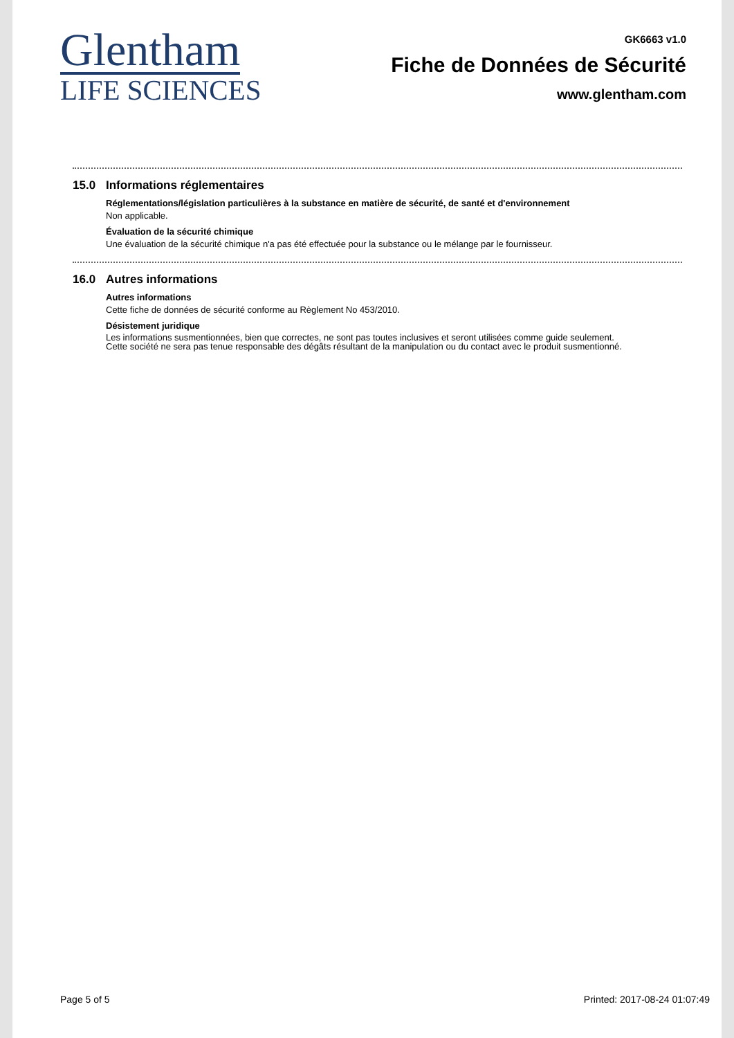Glentham
LIFE SCIENCES
GK6663 v1.0
Fiche de Données de Sécurité
www.glentham.com
15.0 Informations réglementaires
Réglementations/législation particulières à la substance en matière de sécurité, de santé et d'environnement
Non applicable.
Évaluation de la sécurité chimique
Une évaluation de la sécurité chimique n'a pas été effectuée pour la substance ou le mélange par le fournisseur.
16.0 Autres informations
Autres informations
Cette fiche de données de sécurité conforme au Règlement No 453/2010.
Désistement juridique
Les informations susmentionnées, bien que correctes, ne sont pas toutes inclusives et seront utilisées comme guide seulement.
Cette société ne sera pas tenue responsable des dégâts résultant de la manipulation ou du contact avec le produit susmentionné.
Page 5 of 5 Printed: 2017-08-24 01:07:49